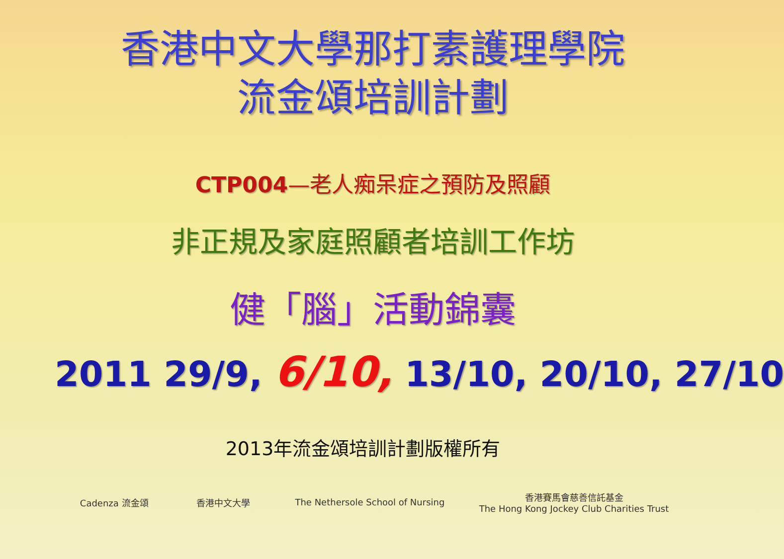香港中文大學那打素護理學院
流金頌培訓計劃
CTP004—老人痴呆症之預防及照顧
非正規及家庭照顧者培訓工作坊
健「腦」活動錦囊
2011 29/9, 6/10, 13/10, 20/10, 27/10
2013年流金頌培訓計劃版權所有
Cadenza 流金頌 香港中文大學
The Nethersole School of Nursing
香港賽馬會慈善信託基金
The Hong Kong Jockey Club Charities Trust